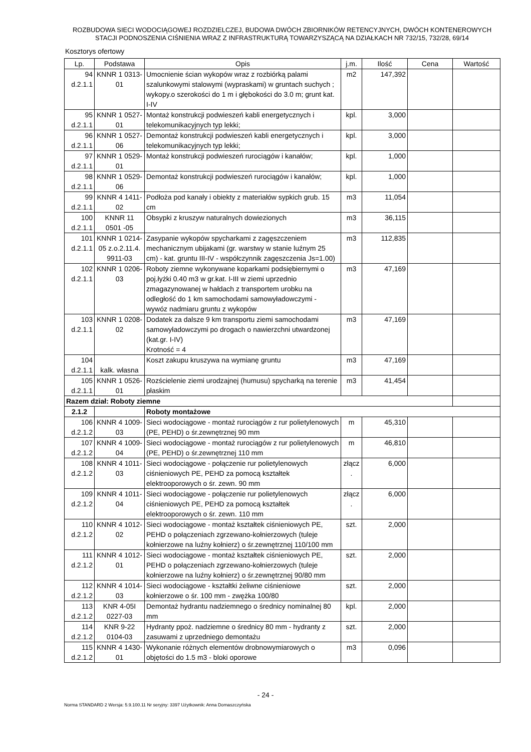ROZBUDOWA SIECI WODOCIĄGOWEJ ROZDZIELCZEJ, BUDOWA DWÓCH ZBIORNIKÓW RETENCYJNYCH, DWÓCH KONTENEROWYCH
STACJI PODNOSZENIA CIŚNIENIA WRAZ Z INFRASTRUKTURĄ TOWARZYSZĄCĄ NA DZIAŁKACH NR 732/15, 732/28, 69/14
Kosztorys ofertowy
| Lp. | Podstawa | Opis | j.m. | Ilość | Cena | Wartość |
| --- | --- | --- | --- | --- | --- | --- |
| 94 d.2.1.1 | KNNR 1 0313-01 | Umocnienie ścian wykopów wraz z rozbiórką palami szalunkowymi stalowymi (wypraskami) w gruntach suchych ; wykopy.o szerokości do 1 m i głębokości do 3.0 m; grunt kat. I-IV | m2 | 147,392 | | |
| 95 d.2.1.1 | KNNR 1 0527-01 | Montaż konstrukcji podwieszeń kabli energetycznych i telekomunikacyjnych typ lekki; | kpl. | 3,000 | | |
| 96 d.2.1.1 | KNNR 1 0527-06 | Demontaż konstrukcji podwieszeń kabli energetycznych i telekomunikacyjnych typ lekki; | kpl. | 3,000 | | |
| 97 d.2.1.1 | KNNR 1 0529-01 | Montaż konstrukcji podwieszeń rurociągów i kanałów; | kpl. | 1,000 | | |
| 98 d.2.1.1 | KNNR 1 0529-06 | Demontaż konstrukcji podwieszeń rurociągów i kanałów; | kpl. | 1,000 | | |
| 99 d.2.1.1 | KNNR 4 1411-02 | Podłoża pod kanały i obiekty z materiałów sypkich grub. 15 cm | m3 | 11,054 | | |
| 100 d.2.1.1 | KNNR 11 0501 -05 | Obsypki z kruszyw naturalnych dowiezionych | m3 | 36,115 | | |
| 101 d.2.1.1 | KNNR 1 0214-05 z.o.2.11.4. 9911-03 | Zasypanie wykopów spycharkami z zagęszczeniem mechanicznym ubijakami (gr. warstwy w stanie luźnym 25 cm) - kat. gruntu III-IV - współczynnik zagęszczenia Js=1.00) | m3 | 112,835 | | |
| 102 d.2.1.1 | KNNR 1 0206-03 | Roboty ziemne wykonywane koparkami podsiębiernymi o poj.łyżki 0.40 m3 w gr.kat. I-III w ziemi uprzednio zmagazynowanej w hałdach z transportem urobku na odległość do 1 km samochodami samowyładowczymi - wywóz nadmiaru gruntu z wykopów | m3 | 47,169 | | |
| 103 d.2.1.1 | KNNR 1 0208-02 | Dodatek za dalsze 9 km transportu ziemi samochodami samowyładowczymi po drogach o nawierzchni utwardzonej (kat.gr. I-IV) Krotność = 4 | m3 | 47,169 | | |
| 104 d.2.1.1 | kalk. własna | Koszt zakupu kruszywa na wymianę gruntu | m3 | 47,169 | | |
| 105 d.2.1.1 | KNNR 1 0526-01 | Rozścielenie ziemi urodzajnej (humusu) spycharką na terenie płaskim | m3 | 41,454 | | |
| Razem dział: Roboty ziemne | | | | | | |
| 2.1.2 | | Roboty montażowe | | | | |
| 106 d.2.1.2 | KNNR 4 1009-03 | Sieci wodociągowe - montaż rurociągów z rur polietylenowych (PE, PEHD) o śr.zewnętrznej 90 mm | m | 45,310 | | |
| 107 d.2.1.2 | KNNR 4 1009-04 | Sieci wodociągowe - montaż rurociągów z rur polietylenowych (PE, PEHD) o śr.zewnętrznej 110 mm | m | 46,810 | | |
| 108 d.2.1.2 | KNNR 4 1011-03 | Sieci wodociągowe - połączenie rur polietylenowych ciśnieniowych PE, PEHD za pomocą kształtek elektrooporowych o śr. zewn. 90 mm | złącz . | 6,000 | | |
| 109 d.2.1.2 | KNNR 4 1011-04 | Sieci wodociągowe - połączenie rur polietylenowych ciśnieniowych PE, PEHD za pomocą kształtek elektrooporowych o śr. zewn. 110 mm | złącz . | 6,000 | | |
| 110 d.2.1.2 | KNNR 4 1012-02 | Sieci wodociągowe - montaż kształtek ciśnieniowych PE, PEHD o połączeniach zgrzewano-kołnierzowych (tuleje kołnierzowe na luźny kołnierz) o śr.zewnętrznej 110/100 mm | szt. | 2,000 | | |
| 111 d.2.1.2 | KNNR 4 1012-01 | Sieci wodociągowe - montaż kształtek ciśnieniowych PE, PEHD o połączeniach zgrzewano-kołnierzowych (tuleje kołnierzowe na luźny kołnierz) o śr.zewnętrznej 90/80 mm | szt. | 2,000 | | |
| 112 d.2.1.2 | KNNR 4 1014-03 | Sieci wodociągowe - kształtki żeliwne ciśnieniowe kołnierzowe o śr. 100 mm - zwężka 100/80 | szt. | 2,000 | | |
| 113 d.2.1.2 | KNR 4-05I 0227-03 | Demontaż hydrantu nadziemnego o średnicy nominalnej 80 mm | kpl. | 2,000 | | |
| 114 d.2.1.2 | KNR 9-22 0104-03 | Hydranty ppoż. nadziemne o średnicy 80 mm - hydranty z zasuwami z uprzedniego demontażu | szt. | 2,000 | | |
| 115 d.2.1.2 | KNNR 4 1430-01 | Wykonanie różnych elementów drobnowymiarowych o objętości do 1.5 m3 - bloki oporowe | m3 | 0,096 | | |
- 24 -
Norma STANDARD 2 Wersja: 5.9.100.11 Nr seryjny: 3397 Użytkownik: Anna Domaszczyńska